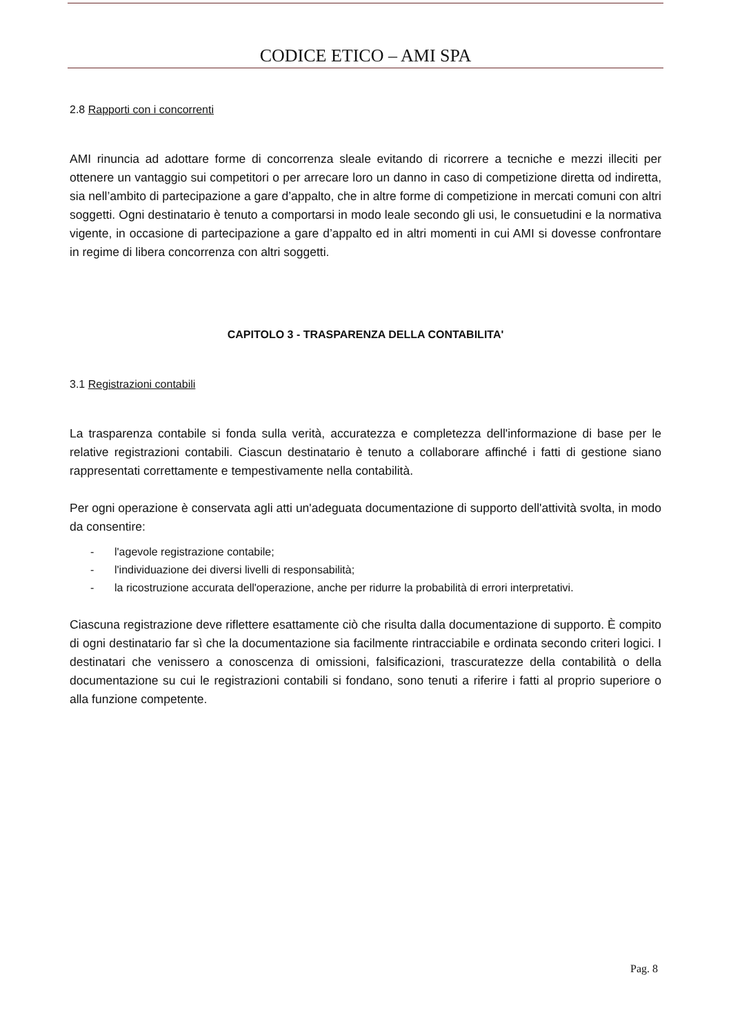CODICE ETICO – AMI SPA
2.8 Rapporti con i concorrenti
AMI rinuncia ad adottare forme di concorrenza sleale evitando di ricorrere a tecniche e mezzi illeciti per ottenere un vantaggio sui competitori o per arrecare loro un danno in caso di competizione diretta od indiretta, sia nell’ambito di partecipazione a gare d’appalto, che in altre forme di competizione in mercati comuni con altri soggetti. Ogni destinatario è tenuto a comportarsi in modo leale secondo gli usi, le consuetudini e la normativa vigente, in occasione di partecipazione a gare d’appalto ed in altri momenti in cui AMI si dovesse confrontare in regime di libera concorrenza con altri soggetti.
CAPITOLO 3 - TRASPARENZA DELLA CONTABILITA'
3.1 Registrazioni contabili
La trasparenza contabile si fonda sulla verità, accuratezza e completezza dell'informazione di base per le relative registrazioni contabili. Ciascun destinatario è tenuto a collaborare affinché i fatti di gestione siano rappresentati correttamente e tempestivamente nella contabilità.
Per ogni operazione è conservata agli atti un'adeguata documentazione di supporto dell'attività svolta, in modo da consentire:
- l'agevole registrazione contabile;
- l'individuazione dei diversi livelli di responsabilità;
- la ricostruzione accurata dell'operazione, anche per ridurre la probabilità di errori interpretativi.
Ciascuna registrazione deve riflettere esattamente ciò che risulta dalla documentazione di supporto. È compito di ogni destinatario far sì che la documentazione sia facilmente rintracciabile e ordinata secondo criteri logici. I destinatari che venissero a conoscenza di omissioni, falsificazioni, trascuratezze della contabilità o della documentazione su cui le registrazioni contabili si fondano, sono tenuti a riferire i fatti al proprio superiore o alla funzione competente.
Pag. 8